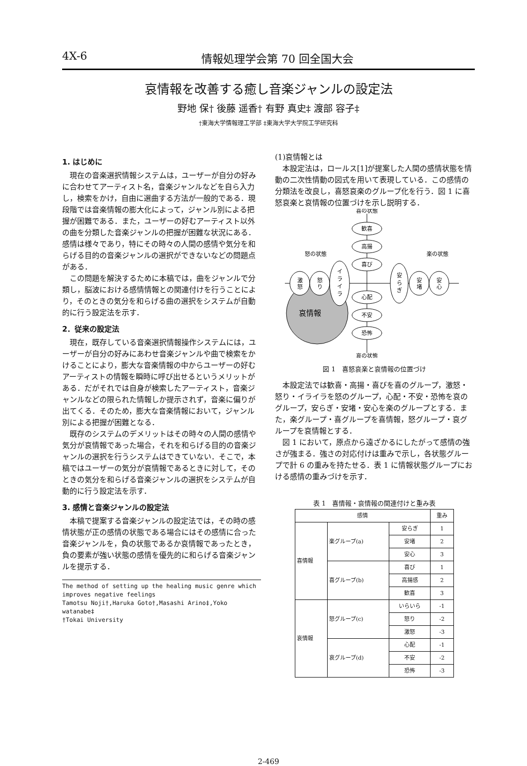4X-6 情報処理学会第 70 回全国大会
哀情報を改善する癒し音楽ジャンルの設定法
野地 保† 後藤 遥香† 有野 真史‡ 渡部 容子‡
†東海大学情報理工学部 ‡東海大学大学院工学研究科
1. はじめに
現在の音楽選択情報システムは，ユーザーが自分の好みに合わせてアーティスト名，音楽ジャンルなどを自ら入力し，検索をかけ，自由に選曲する方法が一般的である．現段階では音楽情報の膨大化によって，ジャンル別による把握が困難である．また，ユーザーの好むアーティスト以外の曲を分類した音楽ジャンルの把握が困難な状況にある．感情は様々であり，特にその時々の人間の感情や気分を和らげる目的の音楽ジャンルの選択ができないなどの問題点がある．
この問題を解決するために本稿では，曲をジャンルで分類し，脳波における感情情報との関連付けを行うことにより，そのときの気分を和らげる曲の選択をシステムが自動的に行う設定法を示す．
2．従来の設定法
現在，既存している音楽選択情報操作システムには，ユーザーが自分の好みにあわせ音楽ジャンルや曲で検索をかけることにより，膨大な音楽情報の中からユーザーの好むアーティストの情報を瞬時に呼び出せるというメリットがある．だがそれでは自身が検索したアーティスト，音楽ジャンルなどの限られた情報しか提示されず，音楽に偏りが出てくる．そのため，膨大な音楽情報において，ジャンル別による把握が困難となる．
既存のシステムのデメリットはその時々の人間の感情や気分が哀情報であった場合，それを和らげる目的の音楽ジャンルの選択を行うシステムはできていない．そこで，本稿ではユーザーの気分が哀情報であるときに対して，そのときの気分を和らげる音楽ジャンルの選択をシステムが自動的に行う設定法を示す．
3. 感情と音楽ジャンルの設定法
本稿で提案する音楽ジャンルの設定法では，その時の感情状態が正の感情の状態である場合にはその感情に合った音楽ジャンルを，負の状態であるか哀情報であったとき，負の要素が強い状態の感情を優先的に和らげる音楽ジャンルを提示する．
The method of setting up the healing music genre which improves negative feelings
Tamotsu Noji†,Haruka Goto†,Masashi Arino‡,Yoko watanabe‡
†Tokai University
(1)哀情報とは
本設定法は，ロールス[1]が提案した人間の感情状態を情動の二次性情動の図式を用いて表現している．この感情の分類法を改良し，喜怒哀楽のグループ化を行う．図 1 に喜怒哀楽と哀情報の位置づけを示し説明する．
喜の状態
哀の状態
怒の状態
楽の状態
歓喜
高揚
喜び
心配
不安
恐怖
激
怒
怒
り
イ
ラ
イ
ラ
安
ら
ぎ
安
堵
安
心
哀情報
図 1　喜怒哀楽と哀情報の位置づけ
本設定法では歓喜・高揚・喜びを喜のグループ，激怒・怒り・イライラを怒のグループ，心配・不安・恐怖を哀のグループ，安らぎ・安堵・安心を楽のグループとする．また，楽グループ・喜グループを喜情報，怒グループ・哀グループを哀情報とする．
図 1 において，原点から遠ざかるにしたがって感情の強さが強まる．強さの対応付けは重みで示し，各状態グループで計 6 の重みを持たせる．表 1 に情報状態グループにおける感情の重みづけを示す．
表 1　喜情報・哀情報の関連付けと重み表
| 感情 | | | 重み |
| --- | --- | --- | --- |
| 喜情報 | 楽グループ(a) | 安らぎ | 1 |
| | | 安堵 | 2 |
| | | 安心 | 3 |
| | 喜グループ(b) | 喜び | 1 |
| | | 高揚感 | 2 |
| | | 歓喜 | 3 |
| 哀情報 | 怒グループ(c) | いらいら | -1 |
| | | 怒り | -2 |
| | | 激怒 | -3 |
| | 哀グループ(d) | 心配 | -1 |
| | | 不安 | -2 |
| | | 恐怖 | -3 |
2-469